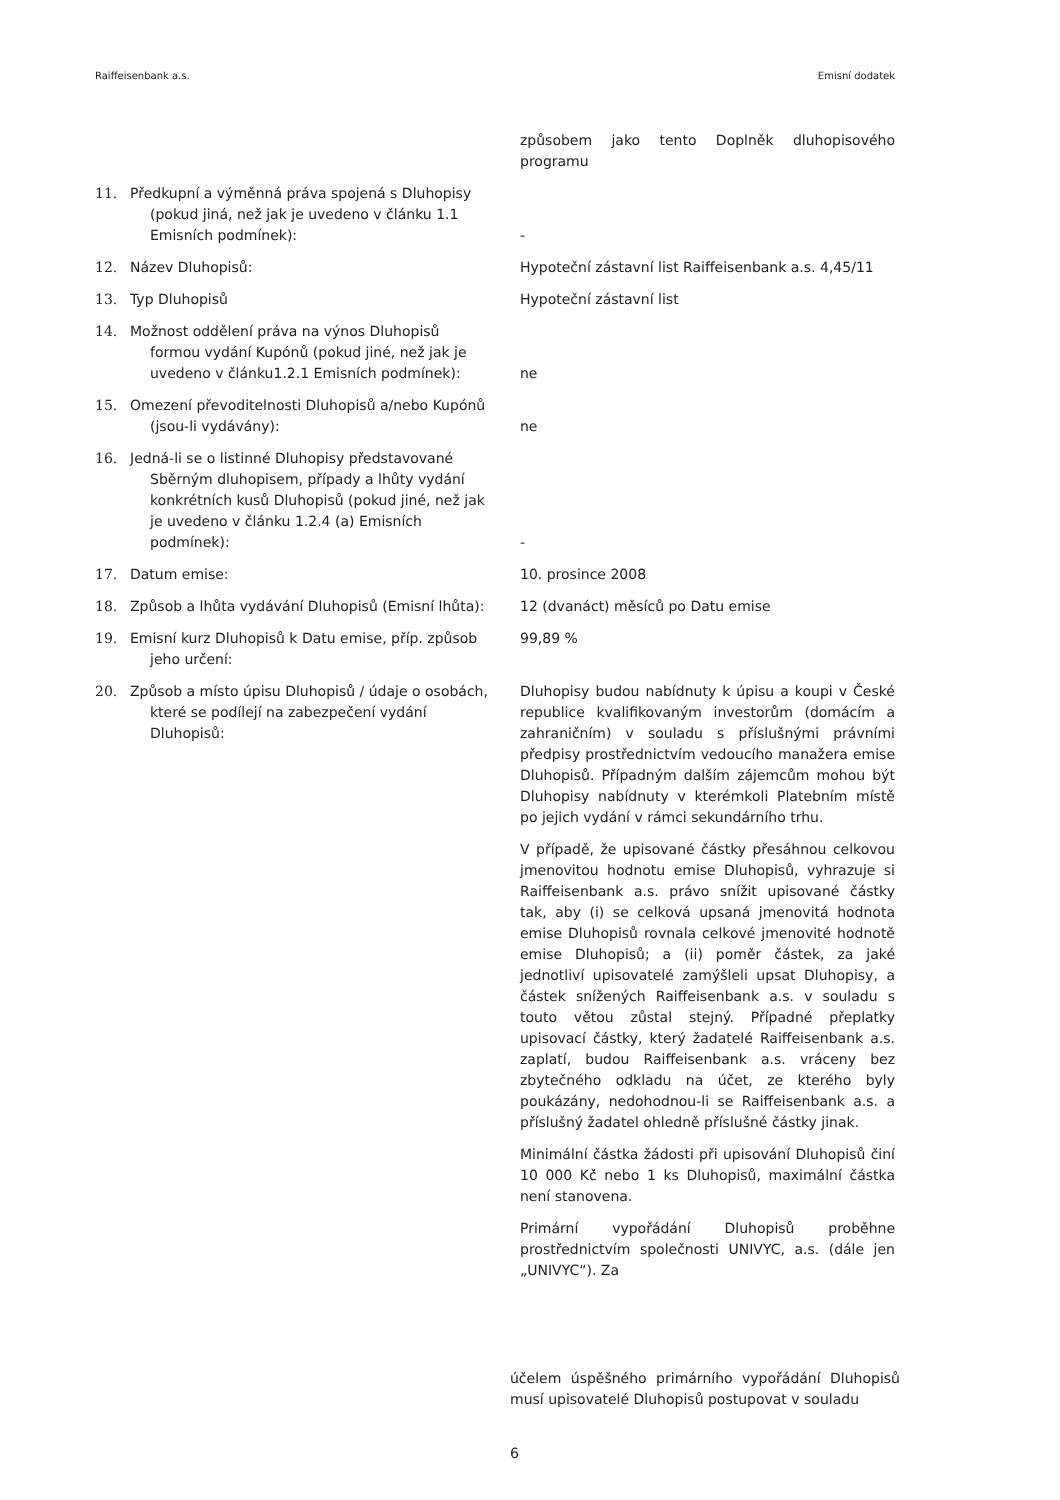Raiffeisenbank a.s. Emisní dodatek
| | | způsobem jako tento Doplněk dluhopisového programu |
| 11. | Předkupní a výměnná práva spojená s Dluhopisy (pokud jiná, než jak je uvedeno v článku 1.1 Emisních podmínek): | - |
| 12. | Název Dluhopisů: | Hypoteční zástavní list Raiffeisenbank a.s. 4,45/11 |
| 13. | Typ Dluhopisů | Hypoteční zástavní list |
| 14. | Možnost oddělení práva na výnos Dluhopisů formou vydání Kupónů (pokud jiné, než jak je uvedeno v článku1.2.1 Emisních podmínek): | ne |
| 15. | Omezení převoditelnosti Dluhopisů a/nebo Kupónů (jsou-li vydávány): | ne |
| 16. | Jedná-li se o listinné Dluhopisy představované Sběrným dluhopisem, případy a lhůty vydání konkrétních kusů Dluhopisů (pokud jiné, než jak je uvedeno v článku 1.2.4 (a) Emisních podmínek): | - |
| 17. | Datum emise: | 10. prosince 2008 |
| 18. | Způsob a lhůta vydávání Dluhopisů (Emisní lhůta): | 12 (dvanáct) měsíců po Datu emise |
| 19. | Emisní kurz Dluhopisů k Datu emise, příp. způsob jeho určení: | 99,89 % |
| 20. | Způsob a místo úpisu Dluhopisů / údaje o osobách, které se podílejí na zabezpečení vydání Dluhopisů: | Dluhopisy budou nabídnuty k úpisu a koupi v České republice kvalifikovaným investorům (domácím a zahraničním) v souladu s příslušnými právními předpisy prostřednictvím vedoucího manažera emise Dluhopisů. Případným dalším zájemcům mohou být Dluhopisy nabídnuty v kterémkoli Platebním místě po jejich vydání v rámci sekundárního trhu. V případě, že upisované částky přesáhnou celkovou jmenovitou hodnotu emise Dluhopisů, vyhrazuje si Raiffeisenbank a.s. právo snížit upisované částky tak, aby (i) se celková upsaná jmenovitá hodnota emise Dluhopisů rovnala celkové jmenovité hodnotě emise Dluhopisů; a (ii) poměr částek, za jaké jednotliví upisovatelé zamýšleli upsat Dluhopisy, a částek snížených Raiffeisenbank a.s. v souladu s touto větou zůstal stejný. Případné přeplatky upisovací částky, který žadatelé Raiffeisenbank a.s. zaplatí, budou Raiffeisenbank a.s. vráceny bez zbytečného odkladu na účet, ze kterého byly poukázány, nedohodnou-li se Raiffeisenbank a.s. a příslušný žadatel ohledně příslušné částky jinak. Minimální částka žádosti při upisování Dluhopisů činí 10 000 Kč nebo 1 ks Dluhopisů, maximální částka není stanovena. Primární vypořádání Dluhopisů proběhne prostřednictvím společnosti UNIVYC, a.s. (dále jen „UNIVYC“). Za |
účelem úspěšného primárního vypořádání Dluhopisů musí upisovatelé Dluhopisů postupovat v souladu
6